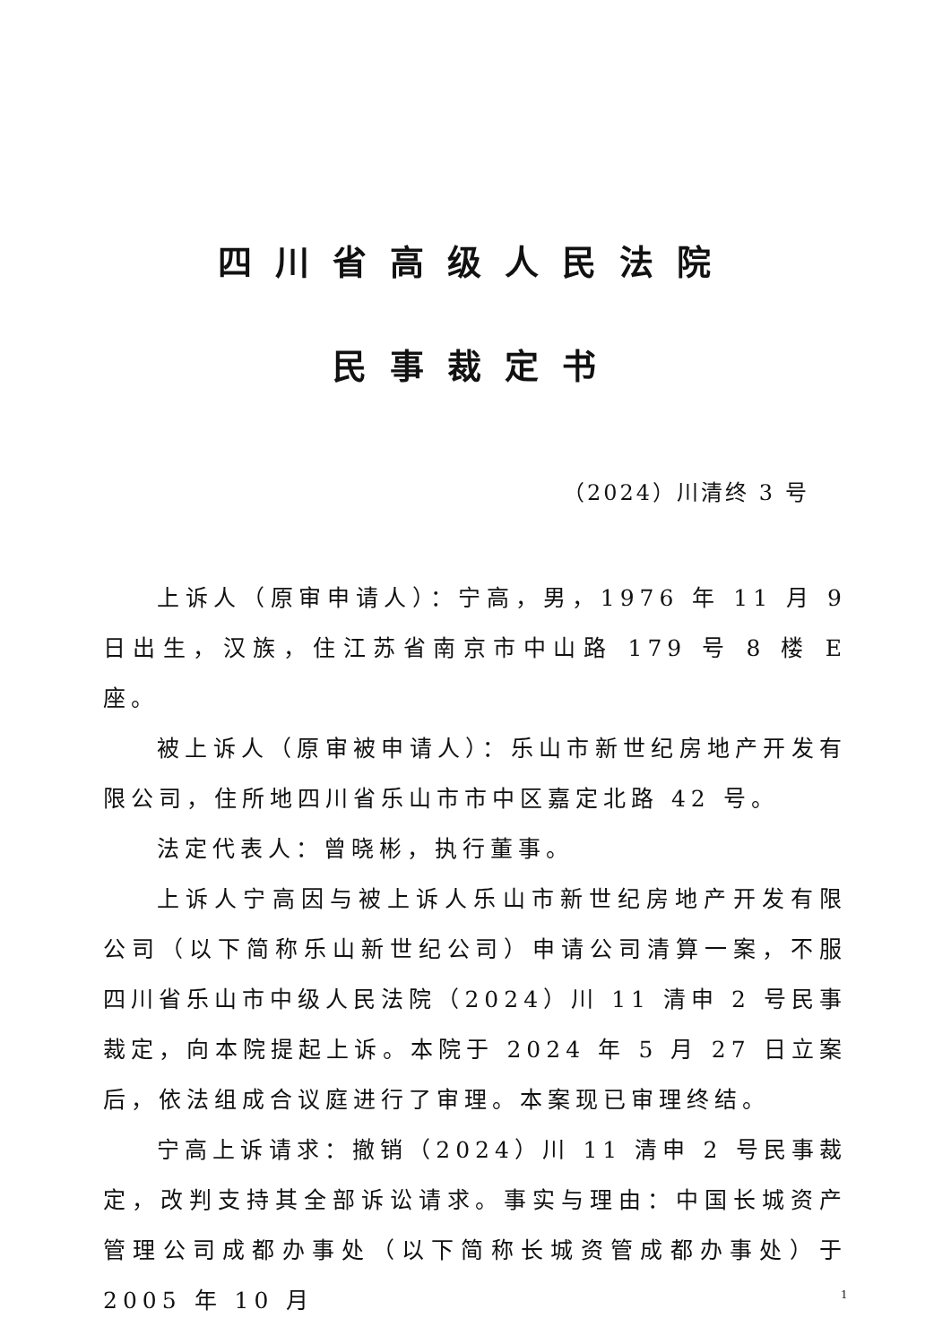四川省高级人民法院
民事裁定书
（2024）川清终 3 号
上诉人（原审申请人）：宁高，男，1976 年 11 月 9 日出生，汉族，住江苏省南京市中山路 179 号 8 楼 E 座。
被上诉人（原审被申请人）：乐山市新世纪房地产开发有限公司，住所地四川省乐山市市中区嘉定北路 42 号。
法定代表人：曾晓彬，执行董事。
上诉人宁高因与被上诉人乐山市新世纪房地产开发有限公司（以下简称乐山新世纪公司）申请公司清算一案，不服四川省乐山市中级人民法院（2024）川 11 清申 2 号民事裁定，向本院提起上诉。本院于 2024 年 5 月 27 日立案后，依法组成合议庭进行了审理。本案现已审理终结。
宁高上诉请求：撤销（2024）川 11 清申 2 号民事裁定，改判支持其全部诉讼请求。事实与理由：中国长城资产管理公司成都办事处（以下简称长城资管成都办事处）于 2005 年 10 月
1